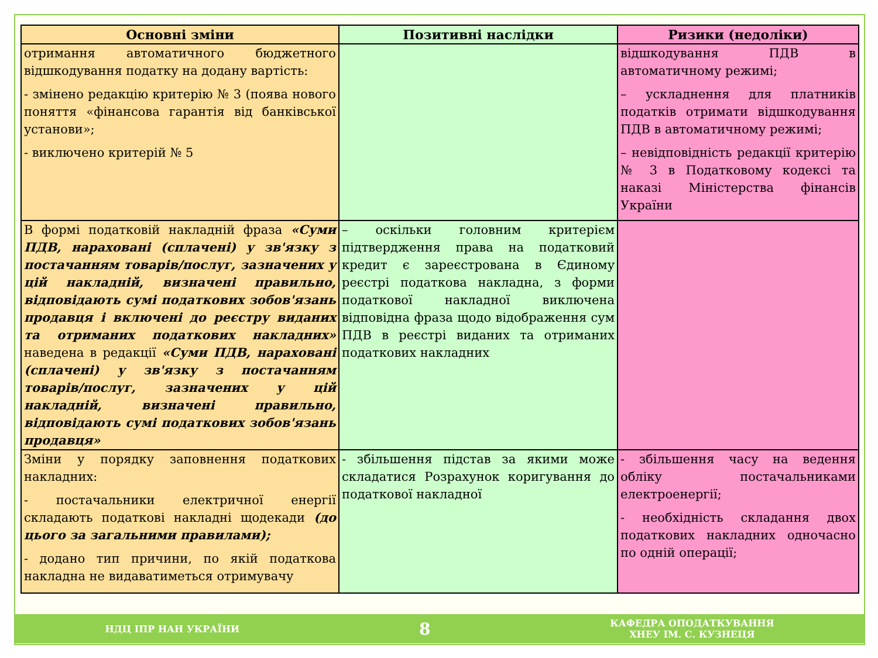| Основні зміни | Позитивні наслідки | Ризики (недоліки) |
| --- | --- | --- |
| отримання автоматичного бюджетного відшкодування податку на додану вартість: - змінено редакцію критерію № 3 (поява нового поняття «фінансова гарантія від банківської установи»; - виключено критерій № 5 | | відшкодування ПДВ в автоматичному режимі; – ускладнення для платників податків отримати відшкодування ПДВ в автоматичному режимі; – невідповідність редакції критерію № 3 в Податковому кодексі та наказі Міністерства фінансів України |
| В формі податковій накладній фраза «Суми ПДВ, нараховані (сплачені) у зв'язку з постачанням товарів/послуг, зазначених у цій накладній, визначені правильно, відповідають сумі податкових зобов'язань продавця і включені до реєстру виданих та отриманих податкових накладних» наведена в редакції «Суми ПДВ, нараховані (сплачені) у зв'язку з постачанням товарів/послуг, зазначених у цій накладній, визначені правильно, відповідають сумі податкових зобов'язань продавця» | – оскільки головним критерієм підтвердження права на податковий кредит є зареєстрована в Єдиному реєстрі податкова накладна, з форми податкової накладної виключена відповідна фраза щодо відображення сум ПДВ в реєстрі виданих та отриманих податкових накладних | |
| Зміни у порядку заповнення податкових накладних: - постачальники електричної енергії складають податкові накладні щодекади (до цього за загальними правилами); - додано тип причини, по якій податкова накладна не видаватиметься отримувачу | - збільшення підстав за якими може складатися Розрахунок коригування до податкової накладної | - збільшення часу на ведення обліку постачальниками електроенергії; - необхідність складання двох податкових накладних одночасно по одній операції; |
НДЦ ІПР НАН УКРАЇНИ
8
КАФЕДРА ОПОДАТКУВАННЯ
ХНЕУ ІМ. С. КУЗНЕЦЯ